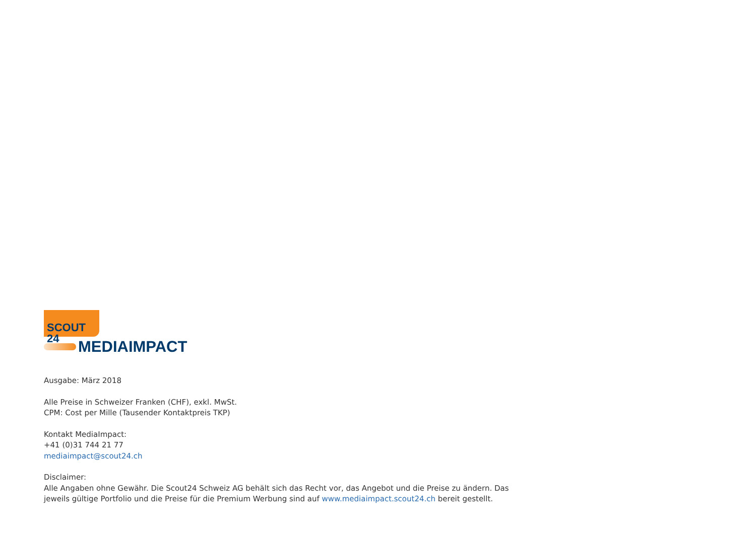SCOUT 24
MEDIAIMPACT
Ausgabe: März 2018
Alle Preise in Schweizer Franken (CHF), exkl. MwSt.
CPM: Cost per Mille (Tausender Kontaktpreis TKP)
Kontakt MediaImpact:
+41 (0)31 744 21 77
mediaimpact@scout24.ch
Disclaimer:
Alle Angaben ohne Gewähr. Die Scout24 Schweiz AG behält sich das Recht vor, das Angebot und die Preise zu ändern. Das
jeweils gültige Portfolio und die Preise für die Premium Werbung sind auf www.mediaimpact.scout24.ch bereit gestellt.